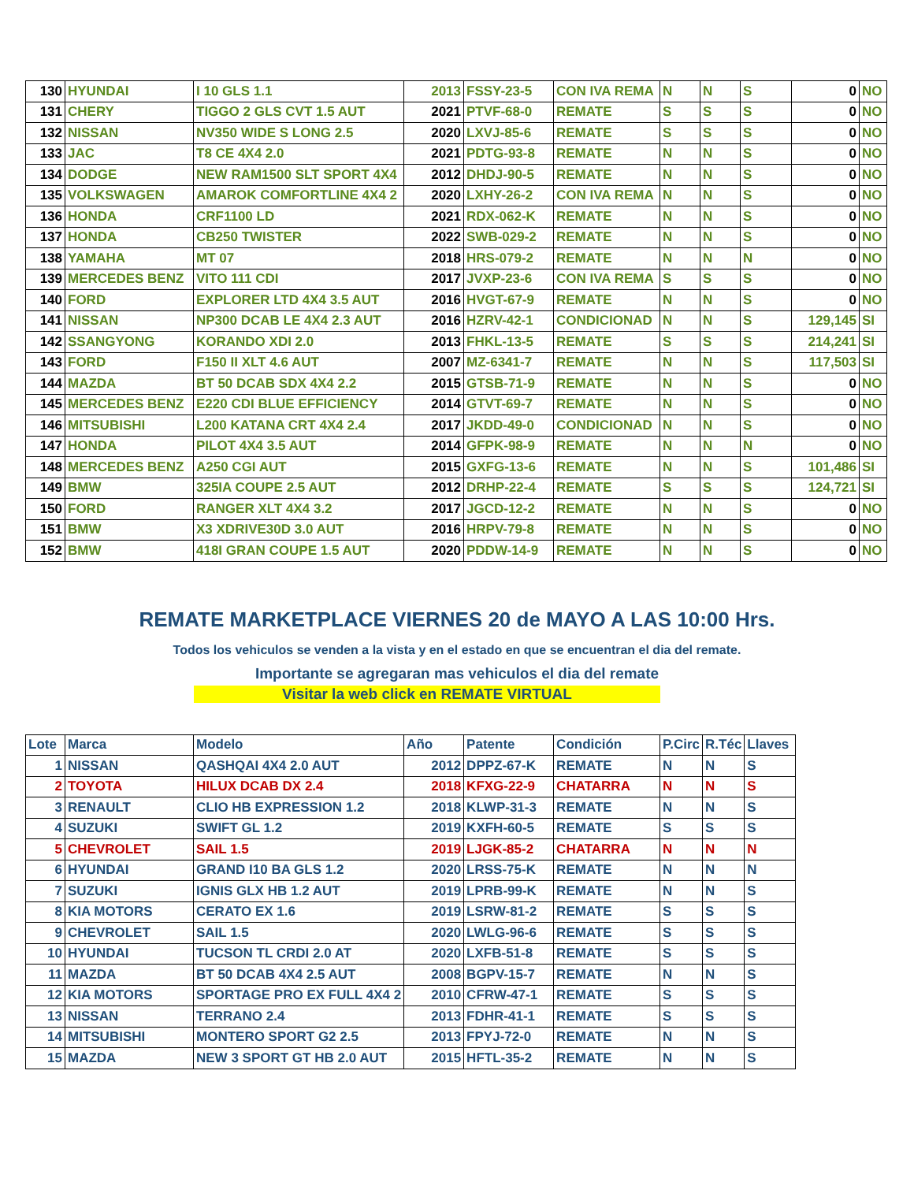| 130 | HYUNDAI | I 10 GLS 1.1 | 2013 | FSSY-23-5 | CON IVA REMA | N | N | S | 0 | NO |
| 131 | CHERY | TIGGO 2 GLS CVT 1.5 AUT | 2021 | PTVF-68-0 | REMATE | S | S | S | 0 | NO |
| 132 | NISSAN | NV350 WIDE S LONG 2.5 | 2020 | LXVJ-85-6 | REMATE | S | S | S | 0 | NO |
| 133 | JAC | T8 CE 4X4 2.0 | 2021 | PDTG-93-8 | REMATE | N | N | S | 0 | NO |
| 134 | DODGE | NEW RAM1500 SLT SPORT 4X4 | 2012 | DHDJ-90-5 | REMATE | N | N | S | 0 | NO |
| 135 | VOLKSWAGEN | AMAROK COMFORTLINE 4X4 2 | 2020 | LXHY-26-2 | CON IVA REMA | N | N | S | 0 | NO |
| 136 | HONDA | CRF1100 LD | 2021 | RDX-062-K | REMATE | N | N | S | 0 | NO |
| 137 | HONDA | CB250 TWISTER | 2022 | SWB-029-2 | REMATE | N | N | S | 0 | NO |
| 138 | YAMAHA | MT 07 | 2018 | HRS-079-2 | REMATE | N | N | N | 0 | NO |
| 139 | MERCEDES BENZ | VITO 111 CDI | 2017 | JVXP-23-6 | CON IVA REMA | S | S | S | 0 | NO |
| 140 | FORD | EXPLORER LTD 4X4 3.5 AUT | 2016 | HVGT-67-9 | REMATE | N | N | S | 0 | NO |
| 141 | NISSAN | NP300 DCAB LE 4X4 2.3 AUT | 2016 | HZRV-42-1 | CONDICIONAD | N | N | S | 129,145 | SI |
| 142 | SSANGYONG | KORANDO XDI 2.0 | 2013 | FHKL-13-5 | REMATE | S | S | S | 214,241 | SI |
| 143 | FORD | F150 II XLT 4.6 AUT | 2007 | MZ-6341-7 | REMATE | N | N | S | 117,503 | SI |
| 144 | MAZDA | BT 50 DCAB SDX 4X4 2.2 | 2015 | GTSB-71-9 | REMATE | N | N | S | 0 | NO |
| 145 | MERCEDES BENZ | E220 CDI BLUE EFFICIENCY | 2014 | GTVT-69-7 | REMATE | N | N | S | 0 | NO |
| 146 | MITSUBISHI | L200 KATANA CRT 4X4 2.4 | 2017 | JKDD-49-0 | CONDICIONAD | N | N | S | 0 | NO |
| 147 | HONDA | PILOT 4X4 3.5 AUT | 2014 | GFPK-98-9 | REMATE | N | N | N | 0 | NO |
| 148 | MERCEDES BENZ | A250 CGI AUT | 2015 | GXFG-13-6 | REMATE | N | N | S | 101,486 | SI |
| 149 | BMW | 325IA COUPE 2.5 AUT | 2012 | DRHP-22-4 | REMATE | S | S | S | 124,721 | SI |
| 150 | FORD | RANGER XLT 4X4 3.2 | 2017 | JGCD-12-2 | REMATE | N | N | S | 0 | NO |
| 151 | BMW | X3 XDRIVE30D 3.0 AUT | 2016 | HRPV-79-8 | REMATE | N | N | S | 0 | NO |
| 152 | BMW | 418I GRAN COUPE 1.5 AUT | 2020 | PDDW-14-9 | REMATE | N | N | S | 0 | NO |
REMATE MARKETPLACE VIERNES 20 de MAYO A LAS 10:00 Hrs.
Todos los vehiculos se venden a la vista y en el estado en que se encuentran el dia del remate.
Importante se agregaran mas vehiculos el dia del remate
Visitar la web click en REMATE VIRTUAL
| Lote | Marca | Modelo | Año | Patente | Condición | P.Circ | R.Téc | Llaves |
| --- | --- | --- | --- | --- | --- | --- | --- | --- |
| 1 | NISSAN | QASHQAI 4X4 2.0 AUT | 2012 | DPPZ-67-K | REMATE | N | N | S |
| 2 | TOYOTA | HILUX DCAB DX 2.4 | 2018 | KFXG-22-9 | CHATARRA | N | N | S |
| 3 | RENAULT | CLIO HB EXPRESSION 1.2 | 2018 | KLWP-31-3 | REMATE | N | N | S |
| 4 | SUZUKI | SWIFT GL 1.2 | 2019 | KXFH-60-5 | REMATE | S | S | S |
| 5 | CHEVROLET | SAIL 1.5 | 2019 | LJGK-85-2 | CHATARRA | N | N | N |
| 6 | HYUNDAI | GRAND I10 BA GLS 1.2 | 2020 | LRSS-75-K | REMATE | N | N | N |
| 7 | SUZUKI | IGNIS GLX HB 1.2 AUT | 2019 | LPRB-99-K | REMATE | N | N | S |
| 8 | KIA MOTORS | CERATO EX 1.6 | 2019 | LSRW-81-2 | REMATE | S | S | S |
| 9 | CHEVROLET | SAIL 1.5 | 2020 | LWLG-96-6 | REMATE | S | S | S |
| 10 | HYUNDAI | TUCSON TL CRDI 2.0 AT | 2020 | LXFB-51-8 | REMATE | S | S | S |
| 11 | MAZDA | BT 50 DCAB 4X4 2.5 AUT | 2008 | BGPV-15-7 | REMATE | N | N | S |
| 12 | KIA MOTORS | SPORTAGE PRO EX FULL 4X4 2 | 2010 | CFRW-47-1 | REMATE | S | S | S |
| 13 | NISSAN | TERRANO 2.4 | 2013 | FDHR-41-1 | REMATE | S | S | S |
| 14 | MITSUBISHI | MONTERO SPORT G2 2.5 | 2013 | FPYJ-72-0 | REMATE | N | N | S |
| 15 | MAZDA | NEW 3 SPORT GT HB 2.0 AUT | 2015 | HFTL-35-2 | REMATE | N | N | S |